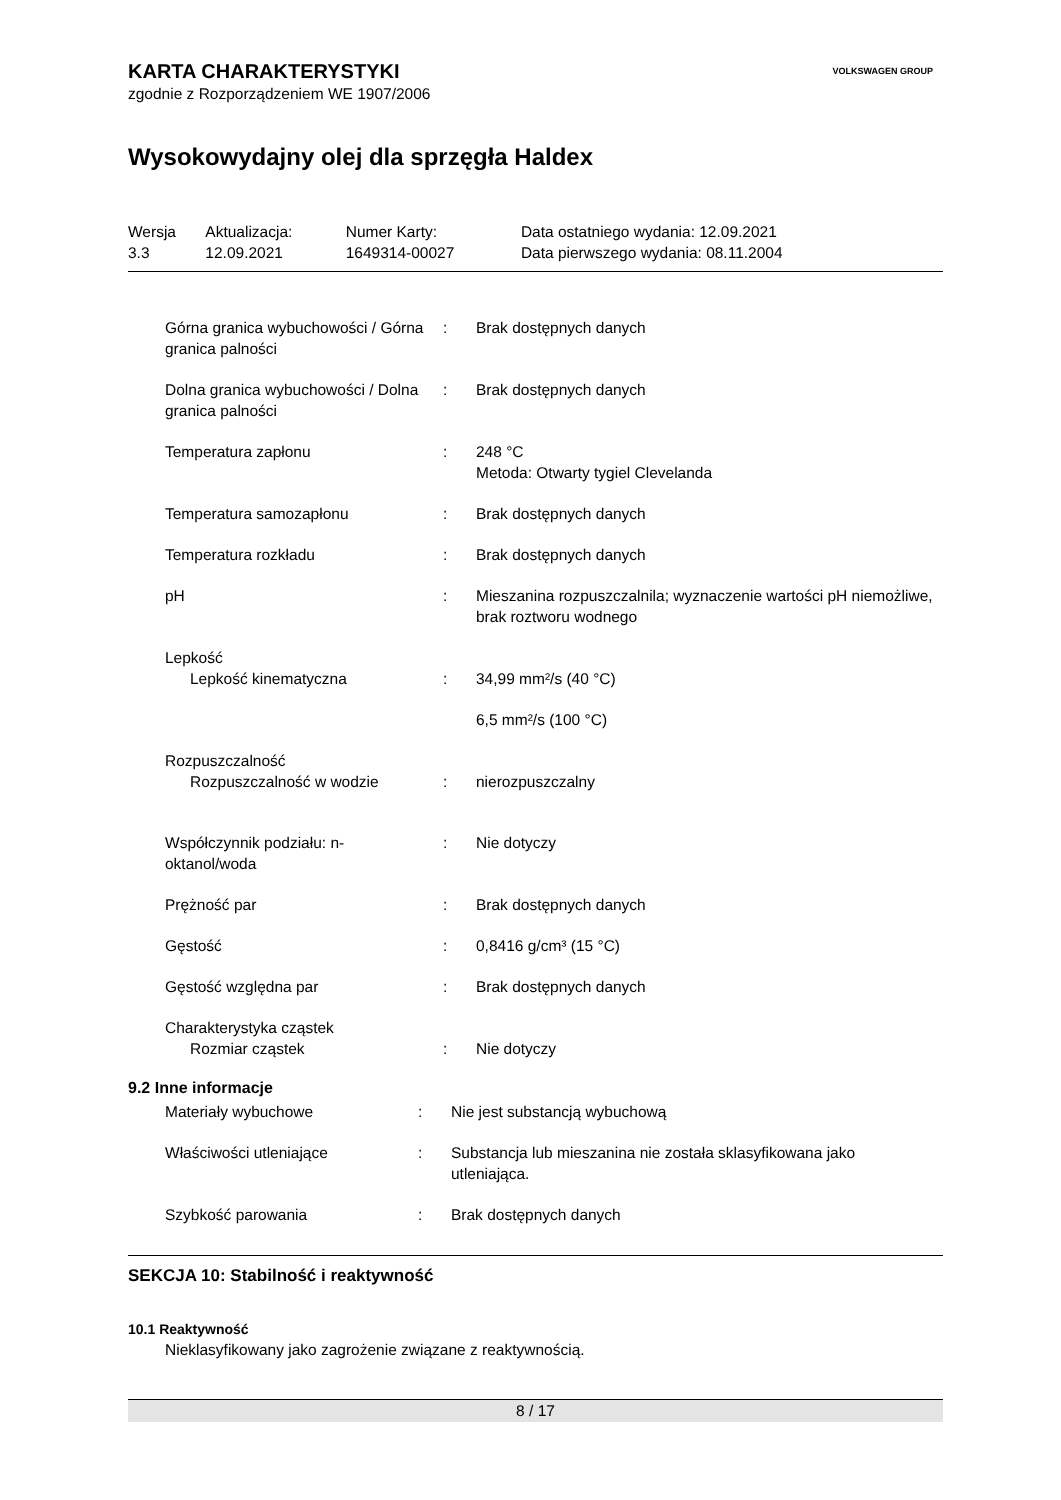VOLKSWAGEN GROUP
KARTA CHARAKTERYSTYKI
zgodnie z Rozporządzeniem WE 1907/2006
Wysokowydajny olej dla sprzęgła Haldex
| Wersja 3.3 | Aktualizacja: 12.09.2021 | Numer Karty: 1649314-00027 | Data ostatniego wydania: 12.09.2021 Data pierwszego wydania: 08.11.2004 |
| Górna granica wybuchowości / Górna granica palności | : | Brak dostępnych danych |
| Dolna granica wybuchowości / Dolna granica palności | : | Brak dostępnych danych |
| Temperatura zapłonu | : | 248 °C Metoda: Otwarty tygiel Clevelanda |
| Temperatura samozapłonu | : | Brak dostępnych danych |
| Temperatura rozkładu | : | Brak dostępnych danych |
| pH | : | Mieszanina rozpuszczalnila; wyznaczenie wartości pH niemożliwe, brak roztworu wodnego |
| Lepkość | | |
| Lepkość kinematyczna | : | 34,99 mm²/s (40 °C) |
| | | 6,5 mm²/s (100 °C) |
| Rozpuszczalność | | |
| Rozpuszczalność w wodzie | : | nierozpuszczalny |
| Współczynnik podziału: n-oktanol/woda | : | Nie dotyczy |
| Prężność par | : | Brak dostępnych danych |
| Gęstość | : | 0,8416 g/cm³ (15 °C) |
| Gęstość względna par | : | Brak dostępnych danych |
| Charakterystyka cząstek | | |
| Rozmiar cząstek | : | Nie dotyczy |
9.2 Inne informacje
| Materiały wybuchowe | : | Nie jest substancją wybuchową |
| Właściwości utleniające | : | Substancja lub mieszanina nie została sklasyfikowana jako utleniająca. |
| Szybkość parowania | : | Brak dostępnych danych |
SEKCJA 10: Stabilność i reaktywność
10.1 Reaktywność
Nieklasyfikowany jako zagrożenie związane z reaktywnością.
8 / 17